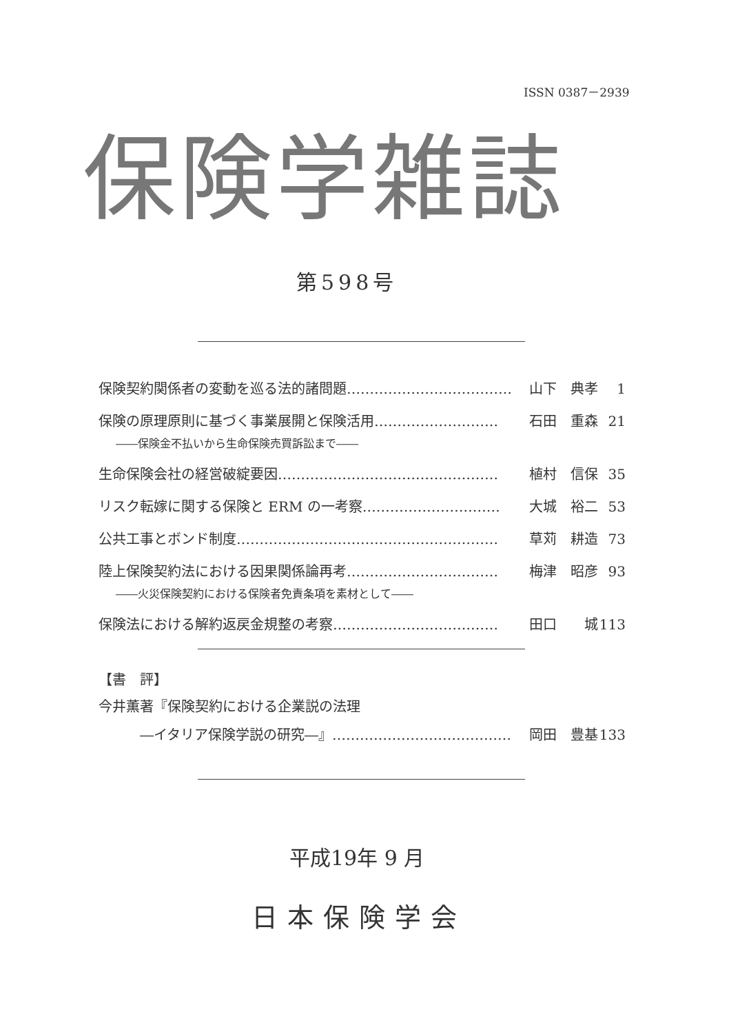ISSN 0387－2939
保険学雑誌
第598号
保険契約関係者の変動を巡る法的諸問題……………………………… 山下　典孝 1
保険の原理原則に基づく事業展開と保険活用……………………… 石田　重森 21
――保険金不払いから生命保険売買訴訟まで――
生命保険会社の経営破綻要因………………………………………… 植村　信保 35
リスク転嫁に関する保険と ERM の一考察………………………… 大城　裕二 53
公共工事とボンド制度………………………………………………… 草苅　耕造 73
陸上保険契約法における因果関係論再考…………………………… 梅津　昭彦 93
――火災保険契約における保険者免責条項を素材として――
保険法における解約返戻金規整の考察……………………………… 田口　　城 113
【書　評】
今井薫著『保険契約における企業説の法理
　　　―イタリア保険学説の研究―』………………………………… 岡田　豊基 133
平成19年 9 月
日本保険学会